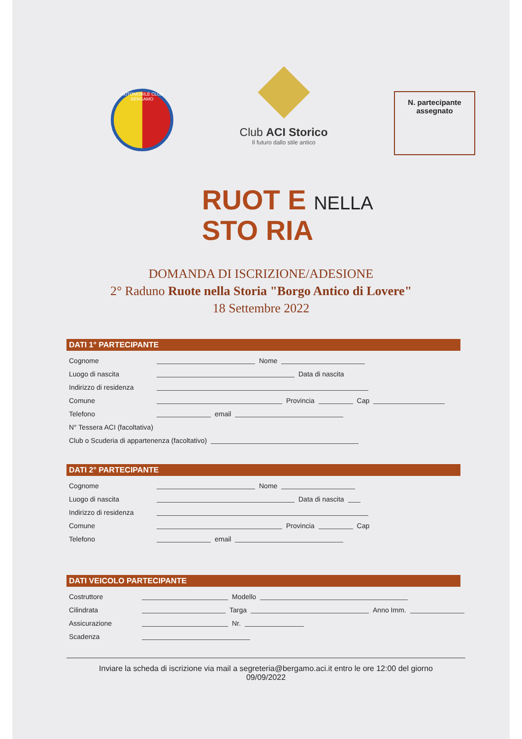AUTOMOBILE CLUB BERGAMO
Club ACI Storico
Il futuro dallo stile antico
N. partecipante
assegnato
RUOT E NELLA
STO RIA
DOMANDA DI ISCRIZIONE/ADESIONE
2° Raduno Ruote nella Storia "Borgo Antico di Lovere"
18 Settembre 2022
DATI 1° PARTECIPANTE
Cognome Nome
Luogo di nascita Data di nascita
Indirizzo di residenza
Comune Provincia Cap
Telefono email
N° Tessera ACI (facoltativa)
Club o Scuderia di appartenenza (facoltativo)
DATI 2° PARTECIPANTE
Cognome Nome
Luogo di nascita Data di nascita
Indirizzo di residenza
Comune Provincia Cap
Telefono email
DATI VEICOLO PARTECIPANTE
Costruttore Modello
Cilindrata Targa Anno Imm.
Assicurazione Nr.
Scadenza
Inviare la scheda di iscrizione via mail a segreteria@bergamo.aci.it entro le ore 12:00 del giorno
09/09/2022